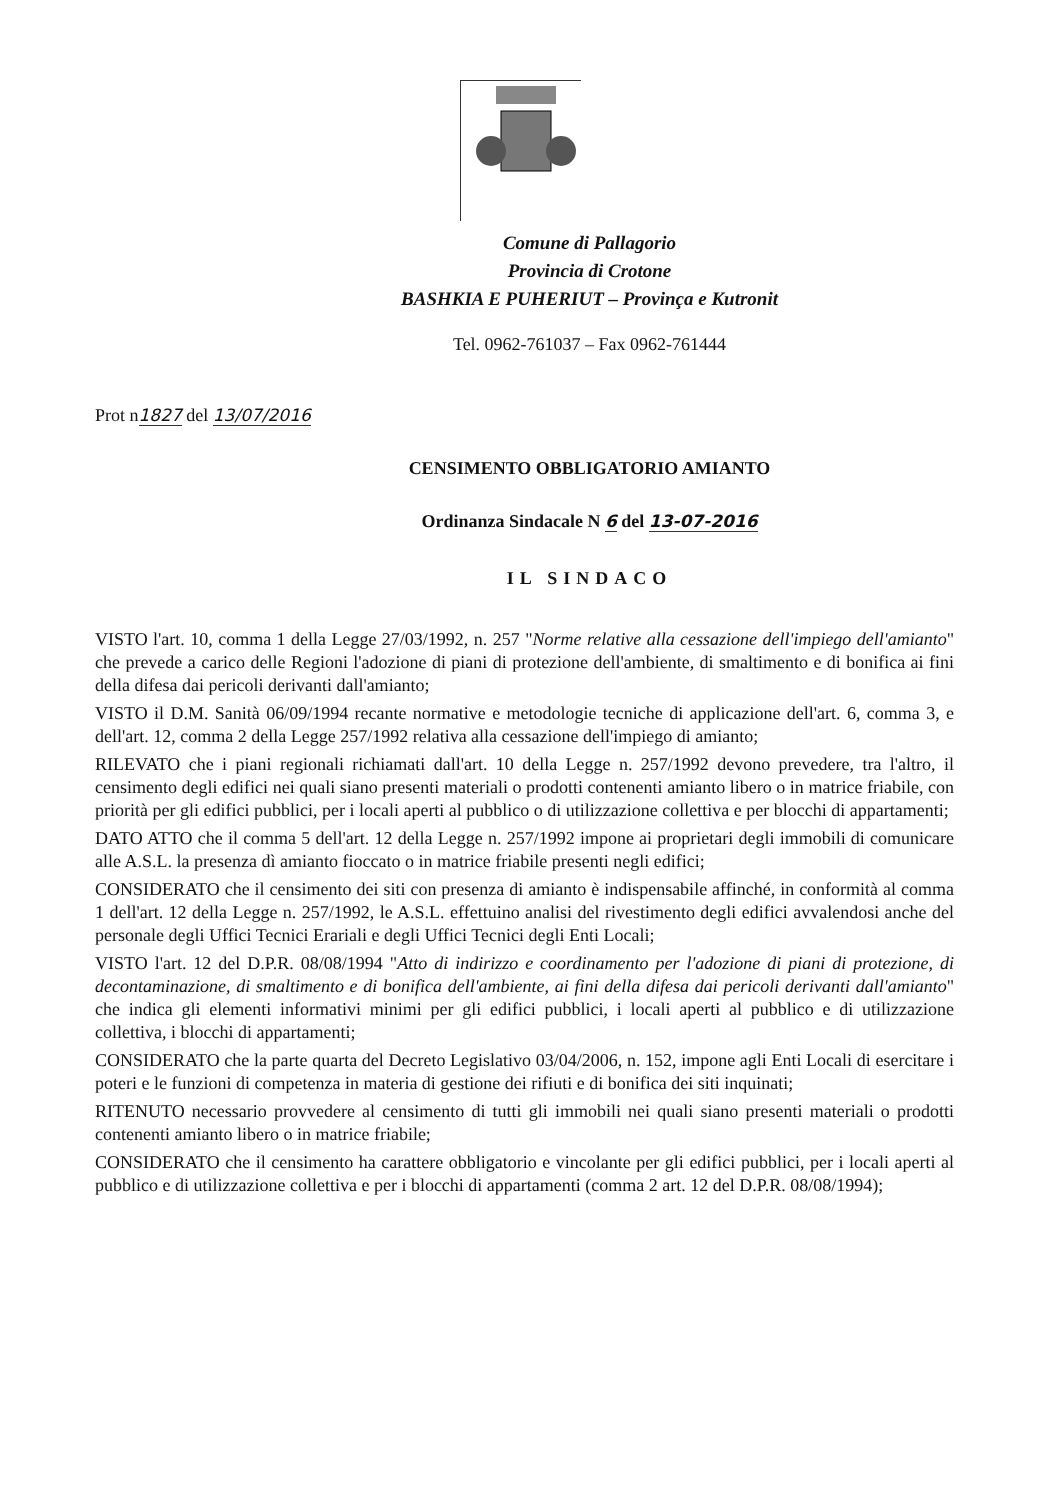Comune di Pallagorio
Provincia di Crotone
BASHKIA E PUHERIUT – Provinça e Kutronit
Tel. 0962-761037 – Fax 0962-761444
Prot n1827 del 13/07/2016
CENSIMENTO OBBLIGATORIO AMIANTO
Ordinanza Sindacale N 6 del 13-07-2016
IL SINDACO
VISTO l'art. 10, comma 1 della Legge 27/03/1992, n. 257 "Norme relative alla cessazione dell'impiego dell'amianto" che prevede a carico delle Regioni l'adozione di piani di protezione dell'ambiente, di smaltimento e di bonifica ai fini della difesa dai pericoli derivanti dall'amianto;
VISTO il D.M. Sanità 06/09/1994 recante normative e metodologie tecniche di applicazione dell'art. 6, comma 3, e dell'art. 12, comma 2 della Legge 257/1992 relativa alla cessazione dell'impiego di amianto;
RILEVATO che i piani regionali richiamati dall'art. 10 della Legge n. 257/1992 devono prevedere, tra l'altro, il censimento degli edifici nei quali siano presenti materiali o prodotti contenenti amianto libero o in matrice friabile, con priorità per gli edifici pubblici, per i locali aperti al pubblico o di utilizzazione collettiva e per blocchi di appartamenti;
DATO ATTO che il comma 5 dell'art. 12 della Legge n. 257/1992 impone ai proprietari degli immobili di comunicare alle A.S.L. la presenza dì amianto fioccato o in matrice friabile presenti negli edifici;
CONSIDERATO che il censimento dei siti con presenza di amianto è indispensabile affinché, in conformità al comma 1 dell'art. 12 della Legge n. 257/1992, le A.S.L. effettuino analisi del rivestimento degli edifici avvalendosi anche del personale degli Uffici Tecnici Erariali e degli Uffici Tecnici degli Enti Locali;
VISTO l'art. 12 del D.P.R. 08/08/1994 "Atto di indirizzo e coordinamento per l'adozione di piani di protezione, di decontaminazione, di smaltimento e di bonifica dell'ambiente, ai fini della difesa dai pericoli derivanti dall'amianto" che indica gli elementi informativi minimi per gli edifici pubblici, i locali aperti al pubblico e di utilizzazione collettiva, i blocchi di appartamenti;
CONSIDERATO che la parte quarta del Decreto Legislativo 03/04/2006, n. 152, impone agli Enti Locali di esercitare i poteri e le funzioni di competenza in materia di gestione dei rifiuti e di bonifica dei siti inquinati;
RITENUTO necessario provvedere al censimento di tutti gli immobili nei quali siano presenti materiali o prodotti contenenti amianto libero o in matrice friabile;
CONSIDERATO che il censimento ha carattere obbligatorio e vincolante per gli edifici pubblici, per i locali aperti al pubblico e di utilizzazione collettiva e per i blocchi di appartamenti (comma 2 art. 12 del D.P.R. 08/08/1994);